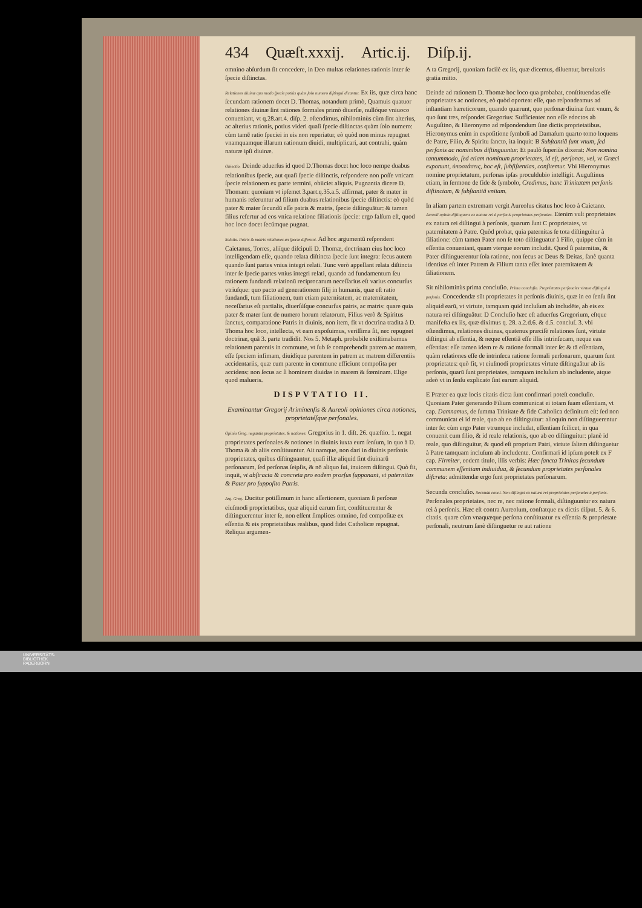434 Quæſt.xxxij. Artic.ij. Diſp.ij.
omnino abſurdum ſit concedere, in Deo multas relationes rationis inter ſe ſpecie diſtinctas.
Relationes diuinæ quo modo ſpecie potiùs quàm ſolo numero diſtingui dicantur. Ex iis, quæ circa hanc ſecundam rationem docet D. Thomas, notandum primò, Quamuis quatuor relationes diuinæ ſint rationes formales primò diuerſæ, nullóque vniuoco conueniant, vt q.28.art.4. diſp. 2. oſtendimus, nihilominùs cùm ſint alterius, ac alterius rationis, potius videri quaſi ſpecie diſtinctas quàm ſolo numero: cùm tamē ratio ſpeciei in eis non reperiatur, eò quòd non minus repugnet vnamquamque illarum rationum diuidi, multiplicari, aut contrahi, quàm naturæ ipſi diuinæ.
Obiectio. Deinde aduerſus id quod D.Thomas docet hoc loco nempe duabus relationibus ſpecie, aut quaſi ſpecie diſtinctis, reſpondere non poſſe vnicam ſpecie relationem ex parte termini, obiiciet aliquis. Pugnantia dicere D. Thomam: quoniam vt ipſemet 3.part.q.35.a.5. affirmat, pater & mater in humanis referuntur ad filium duabus relationibus ſpecie diſtinctis: eò quòd pater & mater ſecundū eſſe patris & matris, ſpecie diſtinguātur: & tamen filius refertur ad eos vnica relatione filiationis ſpecie: ergo falſum eſt, quod hoc loco docet ſecúmque pugnat.
Solutio. Patris & matris relationes an ſpecie differunt. Ad hoc argumentū reſpondent Caietanus, Torres, aliíque diſcipuli D. Thomæ, doctrinam eius hoc loco intelligendam eſſe, quando relata diſtincta ſpecie ſunt integra: ſecus autem quando ſunt partes vnius integri relati. Tunc verò appellant relata diſtincta inter ſe ſpecie partes vnius integri relati, quando ad fundamentum ſeu rationem fundandi relationū reciprocarum neceſſarius eſt varius concurſus vtriuſque: quo pacto ad generationem filij in humanis, quæ eſt ratio fundandi, tum filiationem, tum etiam paternitatem, ac maternitatem, neceſſarius eſt partialis, diuerſúſque concurſus patris, ac matris: quare quia pater & mater ſunt de numero horum relatorum, Filius verò & Spiritus ſanctus, comparatione Patris in diuinis, non item, fit vt doctrina tradita à D. Thoma hoc loco, intellecta, vt eam expoſuimus, veriſſima ſit, nec repugnet doctrinæ, quā 3. parte tradidit. Nos 5. Metaph. probabile exiſtimabamus relationem parentis in commune, vt ſub ſe comprehendit patrem ac matrem, eſſe ſpeciem infimam, diuidíque parentem in patrem ac matrem differentiis accidentariis, quæ cum parente in commune efficiunt compoſita per accidens: non ſecus ac ſi hominem diuidas in marem & fœminam. Elige quod malueris.
DISPVTATIO II.
Examinantur Gregorij Ariminenſis & Aureoli opiniones circa notiones, proprietatéſque perſonales.
Opinio Greg. negantis proprietates, & notiones. Gregorius in 1. diſt. 26. quæſtio. 1. negat proprietates perſonales & notiones in diuinis iuxta eum ſenſum, in quo à D. Thoma & ab aliis conſtituuntur. Ait namque, non dari in diuinis perſonis proprietates, quibus diſtinguantur, quaſi illæ aliquid ſint diuinarū perſonarum, ſed perſonas ſeipſis, & nō aliquo ſui, inuicem diſtingui. Quò fit, inquit, vt abſtracta & concreta pro eodem prorſus ſupponant, vt paternitas & Pater pro ſuppoſito Patris.
Arg. Greg. Ducitur potiſſimum in hanc aſſertionem, quoniam ſi perſonæ eiuſmodi proprietatibus, quæ aliquid earum ſint, conſtituerentur & diſtinguerentur inter ſe, non eſſent ſimplices omnino, ſed compoſitæ ex eſſentia & eis proprietatibus realibus, quod fidei Catholicæ repugnat. Reliqua argumen-
A ta Gregorij, quoniam facilè ex iis, quæ dicemus, diluentur, breuitatis gratia mitto.
Deinde ad rationem D. Thomæ hoc loco qua probabat, conſtituendas eſſe proprietates ac notiones, eò quòd oporteat eſſe, quo reſpondeamus ad inſtantiam hæreticorum, quando quærunt, quo perſonæ diuinæ ſunt vnum, & quo ſunt tres, reſpondet Gregorius: Sufficienter non eſſe edoctos ab Auguſtino, & Hieronymo ad reſpondendum ſine dictis proprietatibus. Hieronymus enim in expoſitione ſymboli ad Damaſum quarto tomo loquens de Patre, Filio, & Spiritu ſancto, ita inquit: B Subſtantiâ ſunt vnum, ſed perſonis ac nominibus diſtinguuntur. Et paulò ſuperiùs dixerat: Non nomina tantummodo, ſed etiam nominum proprietates, id eſt, perſonas, vel, vt Græci exponunt, ὑποστάσεις, hoc eſt, ſubſiſtentias, confitemur. Vbi Hieronymus nomine proprietatum, perſonas ipſas proculdubio intelligit. Auguſtinus etiam, in ſermone de fide & ſymbolo, Credimus, hanc Trinitatem perſonis diſtinctam, & ſubſtantiâ vnitam.
In aliam partem extremam vergit Aureolus citatus hoc loco à Caietano. Aureoli opinio diſtinguens ex natura rei à perſonis proprietates perſonales. Etenim vult proprietates ex natura rei diſtingui à perſonis, quarum ſunt C proprietates, vt paternitatem à Patre. Quòd probat, quia paternitas ſe tota diſtinguitur à filiatione: cùm tamen Pater non ſe toto diſtinguatur à Filio, quippe cùm in eſſentia conueniant, quam vterque eorum includit. Quod ſi paternitas, & Pater diſtinguerentur ſola ratione, non ſecus ac Deus & Deitas, ſanè quanta identitas eſt inter Patrem & Filium tanta eſſet inter paternitatem & filiationem.
Sit nihilominùs prima concluſio. Prima concluſio. Proprietates perſonales virtute diſtingui à perſonis. Concedendæ sūt proprietates in perſonis diuinis, quæ in eo ſenſu ſint aliquid earū, vt virtute, tamquam quid incluſum ab includēte, ab eis ex natura rei diſtinguātur. D Concluſio hæc eſt aduerſus Gregorium, eſtque manifeſta ex iis, quæ diximus q. 28. a.2.d.6. & d.5. concluſ. 3. vbi oſtendimus, relationes diuinas, quatenus præciſè relationes ſunt, virtute diſtingui ab eſſentia, & neque eſſentiā eſſe illis intrinſecam, neque eas eſſentias: eſſe tamen idem re & ratione formali inter ſe: & tā eſſentiam, quàm relationes eſſe de intrinſeca ratione formali perſonarum, quarum ſunt proprietates: quò fit, vt eiuſmodi proprietates virtute diſtinguātur ab iis perſonis, quarū ſunt proprietates, tamquam incluſum ab includente, atque adeò vt in ſenſu explicato ſint earum aliquid.
E Præter ea quæ locis citatis dicta ſunt confirmari poteſt concluſio. Quoniam Pater generando Filium communicat ei totam ſuam eſſentiam, vt cap. Damnamus, de ſumma Trinitate & fide Catholica definitum eſt: ſed non communicat ei id reale, quo ab eo diſtinguitur: alioquin non diſtinguerentur inter ſe: cùm ergo Pater vtrumque includat, eſſentiam ſcilicet, in qua conuenit cum filio, & id reale relationis, quo ab eo diſtinguitur: planè id reale, quo diſtinguitur, & quod eſt proprium Patri, virtute ſaltem diſtinguetur à Patre tamquam incluſum ab includente. Confirmari id ipſum poteſt ex F cap. Firmiter, eodem titulo, illis verbis: Hæc ſancta Trinitas ſecundum communem eſſentiam indiuidua, & ſecundum proprietates perſonales diſcreta: admittendæ ergo ſunt proprietates perſonarum.
Secunda concluſio. Secunda concl. Non diſtingui ex natura rei proprietates perſonales à perſonis. Perſonales proprietates, nec re, nec ratione formali, diſtinguuntur ex natura rei à perſonis. Hæc eſt contra Aureolum, conſtatque ex dictis diſput. 5. & 6. citatis. quare cùm vnaquæque perſona conſtituatur ex eſſentia & proprietate perſonali, neutrum ſanè diſtinguetur re aut ratione
UNIVERSITÄTS-
BIBLIOTHEK
PADERBORN